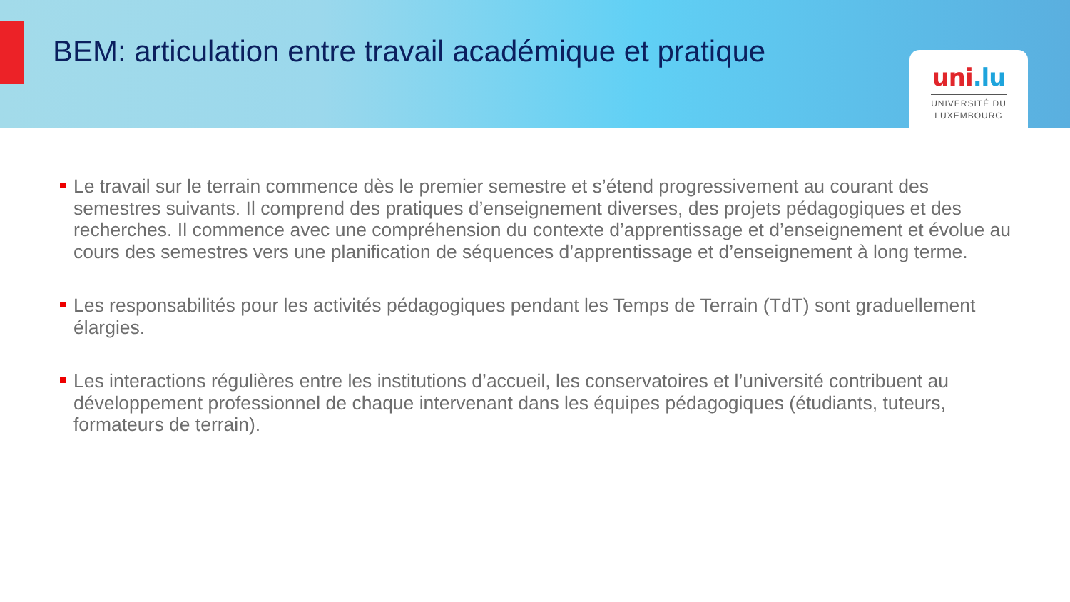BEM: articulation entre travail académique et pratique
uni.lu
UNIVERSITÉ DU
LUXEMBOURG
Le travail sur le terrain commence dès le premier semestre et s’étend progressivement au courant des semestres suivants. Il comprend des pratiques d’enseignement diverses, des projets pédagogiques et des recherches. Il commence avec une compréhension du contexte d’apprentissage et d’enseignement et évolue au cours des semestres vers une planification de séquences d’apprentissage et d’enseignement à long terme.
Les responsabilités pour les activités pédagogiques pendant les Temps de Terrain (TdT) sont graduellement élargies.
Les interactions régulières entre les institutions d’accueil, les conservatoires et l’université contribuent au développement professionnel de chaque intervenant dans les équipes pédagogiques (étudiants, tuteurs, formateurs de terrain).